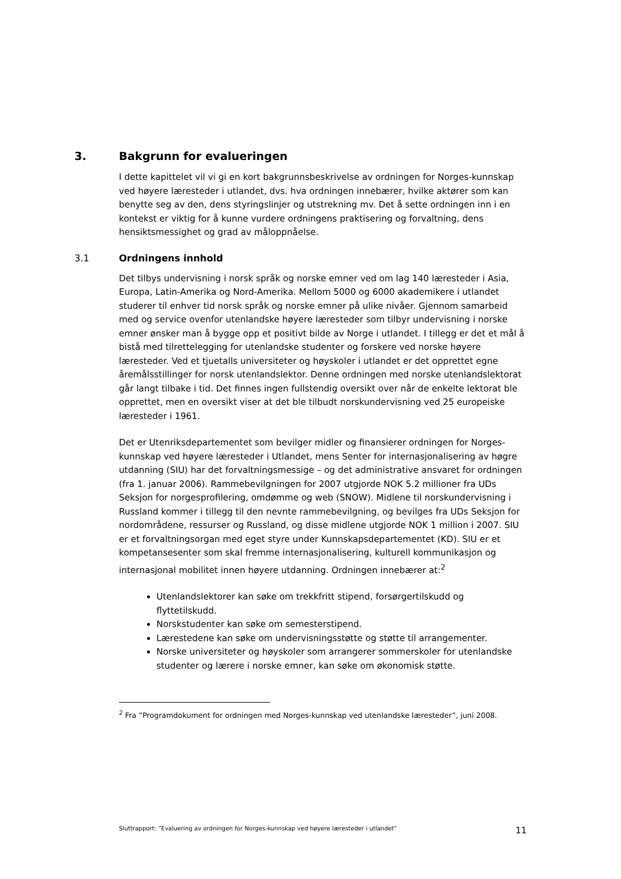3. Bakgrunn for evalueringen
I dette kapittelet vil vi gi en kort bakgrunnsbeskrivelse av ordningen for Norges-kunnskap ved høyere læresteder i utlandet, dvs. hva ordningen innebærer, hvilke aktører som kan benytte seg av den, dens styringslinjer og utstrekning mv. Det å sette ordningen inn i en kontekst er viktig for å kunne vurdere ordningens praktisering og forvaltning, dens hensiktsmessighet og grad av måloppnåelse.
3.1 Ordningens innhold
Det tilbys undervisning i norsk språk og norske emner ved om lag 140 læresteder i Asia, Europa, Latin-Amerika og Nord-Amerika. Mellom 5000 og 6000 akademikere i utlandet studerer til enhver tid norsk språk og norske emner på ulike nivåer. Gjennom samarbeid med og service ovenfor utenlandske høyere læresteder som tilbyr undervisning i norske emner ønsker man å bygge opp et positivt bilde av Norge i utlandet. I tillegg er det et mål å bistå med tilrettelegging for utenlandske studenter og forskere ved norske høyere læresteder. Ved et tjuetalls universiteter og høyskoler i utlandet er det opprettet egne åremålsstillinger for norsk utenlandslektor. Denne ordningen med norske utenlandslektorat går langt tilbake i tid. Det finnes ingen fullstendig oversikt over når de enkelte lektorat ble opprettet, men en oversikt viser at det ble tilbudt norskundervisning ved 25 europeiske læresteder i 1961.
Det er Utenriksdepartementet som bevilger midler og finansierer ordningen for Norges-kunnskap ved høyere læresteder i Utlandet, mens Senter for internasjonalisering av høgre utdanning (SIU) har det forvaltningsmessige – og det administrative ansvaret for ordningen (fra 1. januar 2006). Rammebevilgningen for 2007 utgjorde NOK 5.2 millioner fra UDs Seksjon for norgesprofilering, omdømme og web (SNOW). Midlene til norskundervisning i Russland kommer i tillegg til den nevnte rammebevilgning, og bevilges fra UDs Seksjon for nordområdene, ressurser og Russland, og disse midlene utgjorde NOK 1 million i 2007. SIU er et forvaltningsorgan med eget styre under Kunnskapsdepartementet (KD). SIU er et kompetansesenter som skal fremme internasjonalisering, kulturell kommunikasjon og internasjonal mobilitet innen høyere utdanning. Ordningen innebærer at:<sup>2</sup>
Utenlandslektorer kan søke om trekkfritt stipend, forsørgertilskudd og flyttetilskudd.
Norskstudenter kan søke om semesterstipend.
Lærestedene kan søke om undervisningsstøtte og støtte til arrangementer.
Norske universiteter og høyskoler som arrangerer sommerskoler for utenlandske studenter og lærere i norske emner, kan søke om økonomisk støtte.
<sup>2</sup> Fra ”Programdokument for ordningen med Norges-kunnskap ved utenlandske læresteder”, juni 2008.
Sluttrapport: ”Evaluering av ordningen for Norges-kunnskap ved høyere læresteder i utlandet” 11